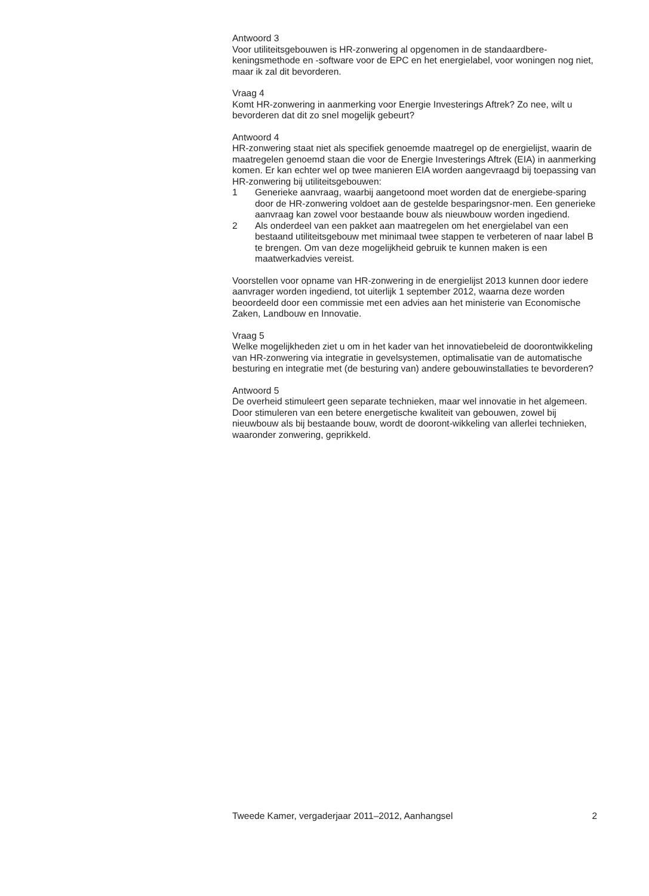Antwoord 3
Voor utiliteitsgebouwen is HR-zonwering al opgenomen in de standaardbere-keningsmethode en -software voor de EPC en het energielabel, voor woningen nog niet, maar ik zal dit bevorderen.
Vraag 4
Komt HR-zonwering in aanmerking voor Energie Investerings Aftrek? Zo nee, wilt u bevorderen dat dit zo snel mogelijk gebeurt?
Antwoord 4
HR-zonwering staat niet als specifiek genoemde maatregel op de energielijst, waarin de maatregelen genoemd staan die voor de Energie Investerings Aftrek (EIA) in aanmerking komen. Er kan echter wel op twee manieren EIA worden aangevraagd bij toepassing van HR-zonwering bij utiliteitsgebouwen:
1 Generieke aanvraag, waarbij aangetoond moet worden dat de energiebe-sparing door de HR-zonwering voldoet aan de gestelde besparingsnor-men. Een generieke aanvraag kan zowel voor bestaande bouw als nieuwbouw worden ingediend.
2 Als onderdeel van een pakket aan maatregelen om het energielabel van een bestaand utiliteitsgebouw met minimaal twee stappen te verbeteren of naar label B te brengen. Om van deze mogelijkheid gebruik te kunnen maken is een maatwerkadvies vereist.
Voorstellen voor opname van HR-zonwering in de energielijst 2013 kunnen door iedere aanvrager worden ingediend, tot uiterlijk 1 september 2012, waarna deze worden beoordeeld door een commissie met een advies aan het ministerie van Economische Zaken, Landbouw en Innovatie.
Vraag 5
Welke mogelijkheden ziet u om in het kader van het innovatiebeleid de doorontwikkeling van HR-zonwering via integratie in gevelsystemen, optimalisatie van de automatische besturing en integratie met (de besturing van) andere gebouwinstallaties te bevorderen?
Antwoord 5
De overheid stimuleert geen separate technieken, maar wel innovatie in het algemeen. Door stimuleren van een betere energetische kwaliteit van gebouwen, zowel bij nieuwbouw als bij bestaande bouw, wordt de dooront-wikkeling van allerlei technieken, waaronder zonwering, geprikkeld.
Tweede Kamer, vergaderjaar 2011–2012, Aanhangsel 2